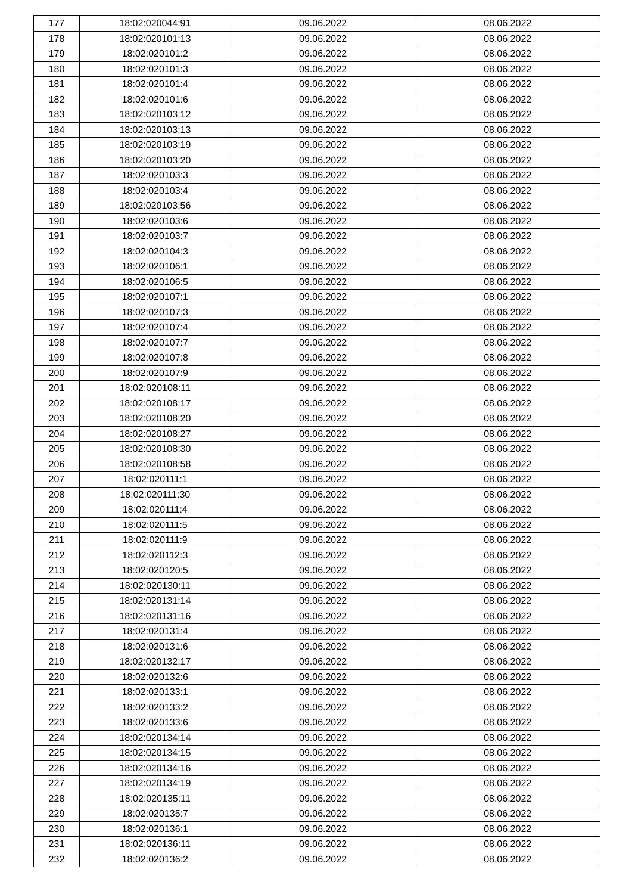| 177 | 18:02:020044:91 | 09.06.2022 | 08.06.2022 |
| 178 | 18:02:020101:13 | 09.06.2022 | 08.06.2022 |
| 179 | 18:02:020101:2 | 09.06.2022 | 08.06.2022 |
| 180 | 18:02:020101:3 | 09.06.2022 | 08.06.2022 |
| 181 | 18:02:020101:4 | 09.06.2022 | 08.06.2022 |
| 182 | 18:02:020101:6 | 09.06.2022 | 08.06.2022 |
| 183 | 18:02:020103:12 | 09.06.2022 | 08.06.2022 |
| 184 | 18:02:020103:13 | 09.06.2022 | 08.06.2022 |
| 185 | 18:02:020103:19 | 09.06.2022 | 08.06.2022 |
| 186 | 18:02:020103:20 | 09.06.2022 | 08.06.2022 |
| 187 | 18:02:020103:3 | 09.06.2022 | 08.06.2022 |
| 188 | 18:02:020103:4 | 09.06.2022 | 08.06.2022 |
| 189 | 18:02:020103:56 | 09.06.2022 | 08.06.2022 |
| 190 | 18:02:020103:6 | 09.06.2022 | 08.06.2022 |
| 191 | 18:02:020103:7 | 09.06.2022 | 08.06.2022 |
| 192 | 18:02:020104:3 | 09.06.2022 | 08.06.2022 |
| 193 | 18:02:020106:1 | 09.06.2022 | 08.06.2022 |
| 194 | 18:02:020106:5 | 09.06.2022 | 08.06.2022 |
| 195 | 18:02:020107:1 | 09.06.2022 | 08.06.2022 |
| 196 | 18:02:020107:3 | 09.06.2022 | 08.06.2022 |
| 197 | 18:02:020107:4 | 09.06.2022 | 08.06.2022 |
| 198 | 18:02:020107:7 | 09.06.2022 | 08.06.2022 |
| 199 | 18:02:020107:8 | 09.06.2022 | 08.06.2022 |
| 200 | 18:02:020107:9 | 09.06.2022 | 08.06.2022 |
| 201 | 18:02:020108:11 | 09.06.2022 | 08.06.2022 |
| 202 | 18:02:020108:17 | 09.06.2022 | 08.06.2022 |
| 203 | 18:02:020108:20 | 09.06.2022 | 08.06.2022 |
| 204 | 18:02:020108:27 | 09.06.2022 | 08.06.2022 |
| 205 | 18:02:020108:30 | 09.06.2022 | 08.06.2022 |
| 206 | 18:02:020108:58 | 09.06.2022 | 08.06.2022 |
| 207 | 18:02:020111:1 | 09.06.2022 | 08.06.2022 |
| 208 | 18:02:020111:30 | 09.06.2022 | 08.06.2022 |
| 209 | 18:02:020111:4 | 09.06.2022 | 08.06.2022 |
| 210 | 18:02:020111:5 | 09.06.2022 | 08.06.2022 |
| 211 | 18:02:020111:9 | 09.06.2022 | 08.06.2022 |
| 212 | 18:02:020112:3 | 09.06.2022 | 08.06.2022 |
| 213 | 18:02:020120:5 | 09.06.2022 | 08.06.2022 |
| 214 | 18:02:020130:11 | 09.06.2022 | 08.06.2022 |
| 215 | 18:02:020131:14 | 09.06.2022 | 08.06.2022 |
| 216 | 18:02:020131:16 | 09.06.2022 | 08.06.2022 |
| 217 | 18:02:020131:4 | 09.06.2022 | 08.06.2022 |
| 218 | 18:02:020131:6 | 09.06.2022 | 08.06.2022 |
| 219 | 18:02:020132:17 | 09.06.2022 | 08.06.2022 |
| 220 | 18:02:020132:6 | 09.06.2022 | 08.06.2022 |
| 221 | 18:02:020133:1 | 09.06.2022 | 08.06.2022 |
| 222 | 18:02:020133:2 | 09.06.2022 | 08.06.2022 |
| 223 | 18:02:020133:6 | 09.06.2022 | 08.06.2022 |
| 224 | 18:02:020134:14 | 09.06.2022 | 08.06.2022 |
| 225 | 18:02:020134:15 | 09.06.2022 | 08.06.2022 |
| 226 | 18:02:020134:16 | 09.06.2022 | 08.06.2022 |
| 227 | 18:02:020134:19 | 09.06.2022 | 08.06.2022 |
| 228 | 18:02:020135:11 | 09.06.2022 | 08.06.2022 |
| 229 | 18:02:020135:7 | 09.06.2022 | 08.06.2022 |
| 230 | 18:02:020136:1 | 09.06.2022 | 08.06.2022 |
| 231 | 18:02:020136:11 | 09.06.2022 | 08.06.2022 |
| 232 | 18:02:020136:2 | 09.06.2022 | 08.06.2022 |